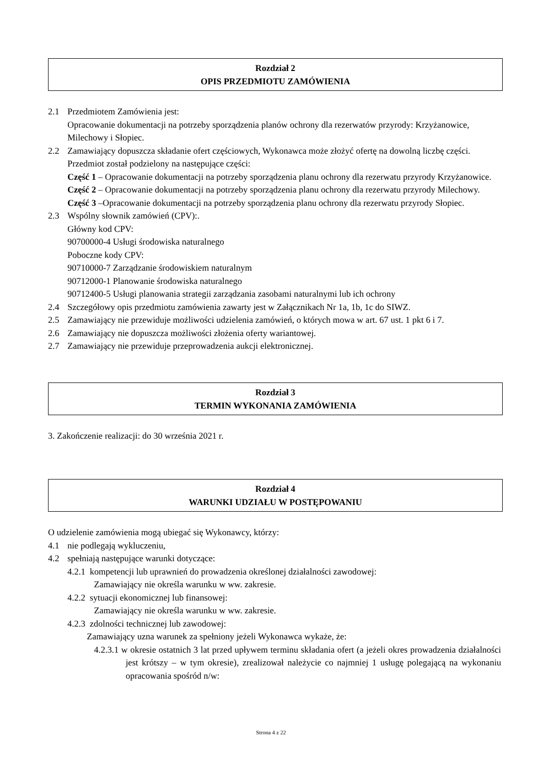Rozdział 2
OPIS PRZEDMIOTU ZAMÓWIENIA
2.1 Przedmiotem Zamówienia jest:
Opracowanie dokumentacji na potrzeby sporządzenia planów ochrony dla rezerwatów przyrody: Krzyżanowice, Milechowy i Słopiec.
2.2 Zamawiający dopuszcza składanie ofert częściowych, Wykonawca może złożyć ofertę na dowolną liczbę części.
Przedmiot został podzielony na następujące części:
Część 1 – Opracowanie dokumentacji na potrzeby sporządzenia planu ochrony dla rezerwatu przyrody Krzyżanowice.
Część 2 – Opracowanie dokumentacji na potrzeby sporządzenia planu ochrony dla rezerwatu przyrody Milechowy.
Część 3 –Opracowanie dokumentacji na potrzeby sporządzenia planu ochrony dla rezerwatu przyrody Słopiec.
2.3 Wspólny słownik zamówień (CPV):.
Główny kod CPV:
90700000-4 Usługi środowiska naturalnego
Poboczne kody CPV:
90710000-7 Zarządzanie środowiskiem naturalnym
90712000-1 Planowanie środowiska naturalnego
90712400-5 Usługi planowania strategii zarządzania zasobami naturalnymi lub ich ochrony
2.4 Szczegółowy opis przedmiotu zamówienia zawarty jest w Załącznikach Nr 1a, 1b, 1c do SIWZ.
2.5 Zamawiający nie przewiduje możliwości udzielenia zamówień, o których mowa w art. 67 ust. 1 pkt 6 i 7.
2.6 Zamawiający nie dopuszcza możliwości złożenia oferty wariantowej.
2.7 Zamawiający nie przewiduje przeprowadzenia aukcji elektronicznej.
Rozdział 3
TERMIN WYKONANIA ZAMÓWIENIA
3. Zakończenie realizacji: do 30 września 2021 r.
Rozdział 4
WARUNKI UDZIAŁU W POSTĘPOWANIU
O udzielenie zamówienia mogą ubiegać się Wykonawcy, którzy:
4.1 nie podlegają wykluczeniu,
4.2 spełniają następujące warunki dotyczące:
4.2.1 kompetencji lub uprawnień do prowadzenia określonej działalności zawodowej:
Zamawiający nie określa warunku w ww. zakresie.
4.2.2 sytuacji ekonomicznej lub finansowej:
Zamawiający nie określa warunku w ww. zakresie.
4.2.3 zdolności technicznej lub zawodowej:
Zamawiający uzna warunek za spełniony jeżeli Wykonawca wykaże, że:
4.2.3.1 w okresie ostatnich 3 lat przed upływem terminu składania ofert (a jeżeli okres prowadzenia działalności jest krótszy – w tym okresie), zrealizował należycie co najmniej 1 usługę polegającą na wykonaniu opracowania spośród n/w:
Strona 4 z 22